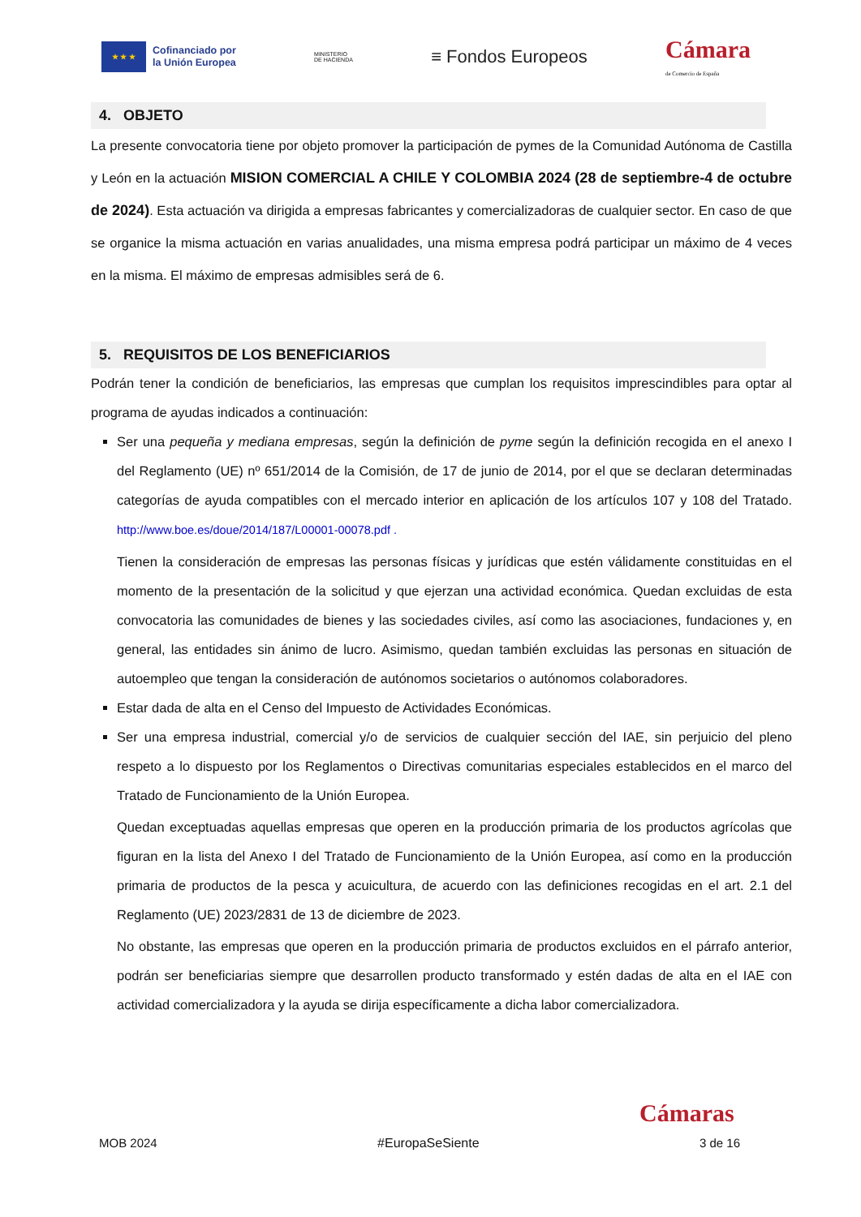★ ★ ★
Cofinanciado por
la Unión Europea
MINISTERIO
DE HACIENDA
≡ Fondos Europeos
Cámara
de Comercio de España
4. OBJETO
La presente convocatoria tiene por objeto promover la participación de pymes de la Comunidad Autónoma de Castilla y León en la actuación MISION COMERCIAL A CHILE Y COLOMBIA 2024 (28 de septiembre-4 de octubre de 2024). Esta actuación va dirigida a empresas fabricantes y comercializadoras de cualquier sector. En caso de que se organice la misma actuación en varias anualidades, una misma empresa podrá participar un máximo de 4 veces en la misma. El máximo de empresas admisibles será de 6.
5. REQUISITOS DE LOS BENEFICIARIOS
Podrán tener la condición de beneficiarios, las empresas que cumplan los requisitos imprescindibles para optar al programa de ayudas indicados a continuación:
Ser una pequeña y mediana empresas, según la definición de pyme según la definición recogida en el anexo I del Reglamento (UE) nº 651/2014 de la Comisión, de 17 de junio de 2014, por el que se declaran determinadas categorías de ayuda compatibles con el mercado interior en aplicación de los artículos 107 y 108 del Tratado. http://www.boe.es/doue/2014/187/L00001-00078.pdf .
Tienen la consideración de empresas las personas físicas y jurídicas que estén válidamente constituidas en el momento de la presentación de la solicitud y que ejerzan una actividad económica. Quedan excluidas de esta convocatoria las comunidades de bienes y las sociedades civiles, así como las asociaciones, fundaciones y, en general, las entidades sin ánimo de lucro. Asimismo, quedan también excluidas las personas en situación de autoempleo que tengan la consideración de autónomos societarios o autónomos colaboradores.
Estar dada de alta en el Censo del Impuesto de Actividades Económicas.
Ser una empresa industrial, comercial y/o de servicios de cualquier sección del IAE, sin perjuicio del pleno respeto a lo dispuesto por los Reglamentos o Directivas comunitarias especiales establecidos en el marco del Tratado de Funcionamiento de la Unión Europea.
Quedan exceptuadas aquellas empresas que operen en la producción primaria de los productos agrícolas que figuran en la lista del Anexo I del Tratado de Funcionamiento de la Unión Europea, así como en la producción primaria de productos de la pesca y acuicultura, de acuerdo con las definiciones recogidas en el art. 2.1 del Reglamento (UE) 2023/2831 de 13 de diciembre de 2023.
No obstante, las empresas que operen en la producción primaria de productos excluidos en el párrafo anterior, podrán ser beneficiarias siempre que desarrollen producto transformado y estén dadas de alta en el IAE con actividad comercializadora y la ayuda se dirija específicamente a dicha labor comercializadora.
Cámaras
MOB 2024 #EuropaSeSiente 3 de 16